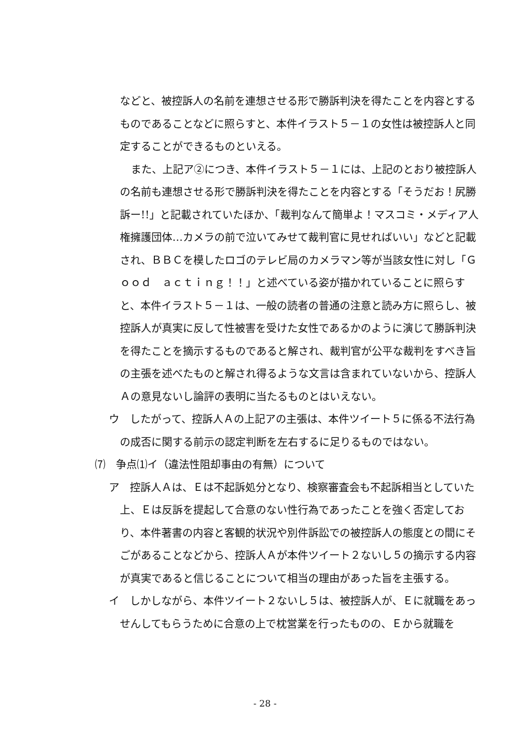などと、被控訴人の名前を連想させる形で勝訴判決を得たことを内容とするものであることなどに照らすと、本件イラスト５－１の女性は被控訴人と同定することができるものといえる。
また、上記ア②につき、本件イラスト５－１には、上記のとおり被控訴人の名前も連想させる形で勝訴判決を得たことを内容とする「そうだお！尻勝訴ー!!」と記載されていたほか、「裁判なんて簡単よ！マスコミ・メディア人権擁護団体…カメラの前で泣いてみせて裁判官に見せればいい」などと記載され、ＢＢＣを模したロゴのテレビ局のカメラマン等が当該女性に対し「Ｇｏｏｄ　ａｃｔｉｎｇ！！」と述べている姿が描かれていることに照らすと、本件イラスト５－１は、一般の読者の普通の注意と読み方に照らし、被控訴人が真実に反して性被害を受けた女性であるかのように演じて勝訴判決を得たことを摘示するものであると解され、裁判官が公平な裁判をすべき旨の主張を述べたものと解され得るような文言は含まれていないから、控訴人Ａの意見ないし論評の表明に当たるものとはいえない。
ウ　したがって、控訴人Ａの上記アの主張は、本件ツイート５に係る不法行為の成否に関する前示の認定判断を左右するに足りるものではない。
⑺　争点⑴イ（違法性阻却事由の有無）について
ア　控訴人Ａは、Ｅは不起訴処分となり、検察審査会も不起訴相当としていた上、Ｅは反訴を提起して合意のない性行為であったことを強く否定しており、本件著書の内容と客観的状況や別件訴訟での被控訴人の態度との間にそごがあることなどから、控訴人Ａが本件ツイート２ないし５の摘示する内容が真実であると信じることについて相当の理由があった旨を主張する。
イ　しかしながら、本件ツイート２ないし５は、被控訴人が、Ｅに就職をあっせんしてもらうために合意の上で枕営業を行ったものの、Ｅから就職を
- 28 -